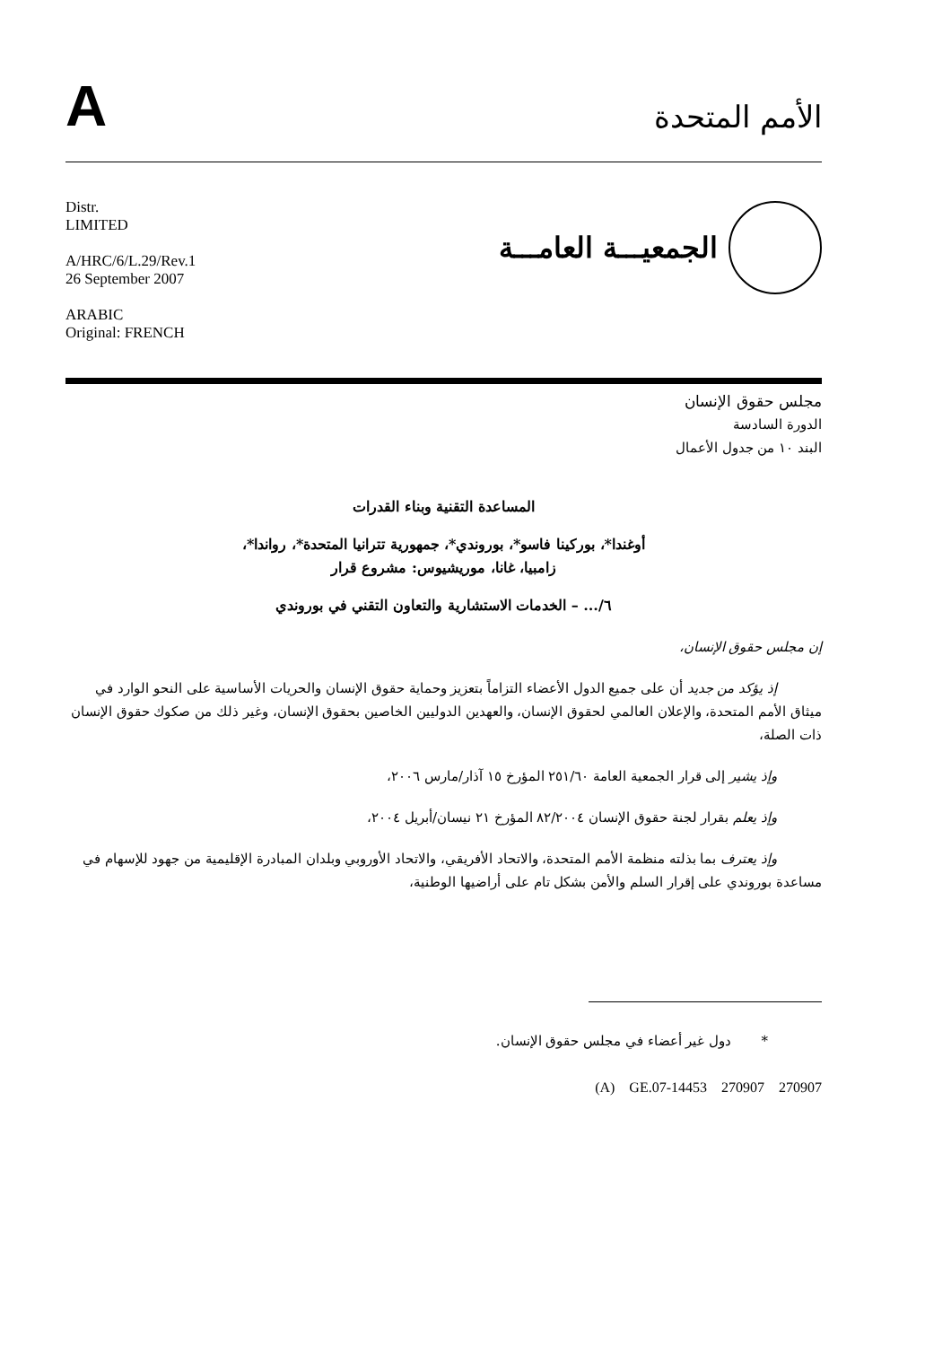A
الأمم المتحدة
Distr.
LIMITED
A/HRC/6/L.29/Rev.1
26 September 2007
ARABIC
Original: FRENCH
الجمعيـــة العامـــة
مجلس حقوق الإنسان
الدورة السادسة
البند ١٠ من جدول الأعمال
المساعدة التقنية وبناء القدرات
أوغندا*، بوركينا فاسو*، بوروندي*، جمهورية تترانيا المتحدة*، رواندا*،
زامبيا، غانا، موريشيوس: مشروع قرار
٦/... – الخدمات الاستشارية والتعاون التقني في بوروندي
إن مجلس حقوق الإنسان،
إذ يؤكد من جديد أن على جميع الدول الأعضاء التزاماً بتعزيز وحماية حقوق الإنسان والحريات الأساسية على النحو الوارد في ميثاق الأمم المتحدة، والإعلان العالمي لحقوق الإنسان، والعهدين الدوليين الخاصين بحقوق الإنسان، وغير ذلك من صكوك حقوق الإنسان ذات الصلة،
وإذ يشير إلى قرار الجمعية العامة ٢٥١/٦٠ المؤرخ ١٥ آذار/مارس ٢٠٠٦،
وإذ يعلم بقرار لجنة حقوق الإنسان ٨٢/٢٠٠٤ المؤرخ ٢١ نيسان/أبريل ٢٠٠٤،
وإذ يعترف بما بذلته منظمة الأمم المتحدة، والاتحاد الأفريقي، والاتحاد الأوروبي وبلدان المبادرة الإقليمية من جهود للإسهام في مساعدة بوروندي على إقرار السلم والأمن بشكل تام على أراضيها الوطنية،
* دول غير أعضاء في مجلس حقوق الإنسان.
(A) GE.07-14453 270907 270907